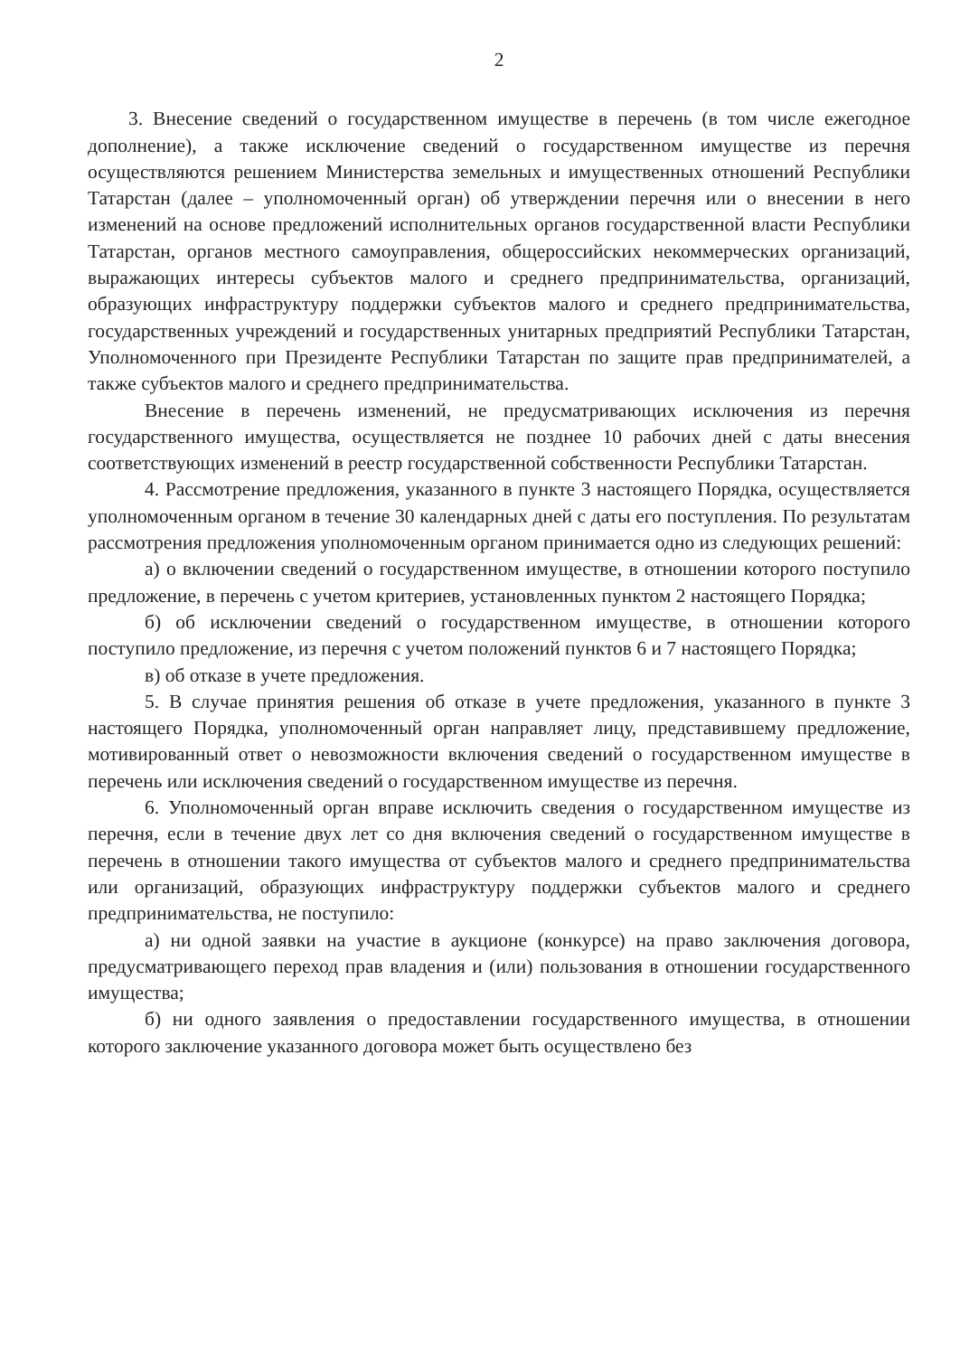2
3. Внесение сведений о государственном имуществе в перечень (в том числе ежегодное дополнение), а также исключение сведений о государственном имуществе из перечня осуществляются решением Министерства земельных и имущественных отношений Республики Татарстан (далее – уполномоченный орган) об утверждении перечня или о внесении в него изменений на основе предложений исполнительных органов государственной власти Республики Татарстан, органов местного самоуправления, общероссийских некоммерческих организаций, выражающих интересы субъектов малого и среднего предпринимательства, организаций, образующих инфраструктуру поддержки субъектов малого и среднего предпринимательства, государственных учреждений и государственных унитарных предприятий Республики Татарстан, Уполномоченного при Президенте Республики Татарстан по защите прав предпринимателей, а также субъектов малого и среднего предпринимательства.
Внесение в перечень изменений, не предусматривающих исключения из перечня государственного имущества, осуществляется не позднее 10 рабочих дней с даты внесения соответствующих изменений в реестр государственной собственности Республики Татарстан.
4. Рассмотрение предложения, указанного в пункте 3 настоящего Порядка, осуществляется уполномоченным органом в течение 30 календарных дней с даты его поступления. По результатам рассмотрения предложения уполномоченным органом принимается одно из следующих решений:
а) о включении сведений о государственном имуществе, в отношении которого поступило предложение, в перечень с учетом критериев, установленных пунктом 2 настоящего Порядка;
б) об исключении сведений о государственном имуществе, в отношении которого поступило предложение, из перечня с учетом положений пунктов 6 и 7 настоящего Порядка;
в) об отказе в учете предложения.
5. В случае принятия решения об отказе в учете предложения, указанного в пункте 3 настоящего Порядка, уполномоченный орган направляет лицу, представившему предложение, мотивированный ответ о невозможности включения сведений о государственном имуществе в перечень или исключения сведений о государственном имуществе из перечня.
6. Уполномоченный орган вправе исключить сведения о государственном имуществе из перечня, если в течение двух лет со дня включения сведений о государственном имуществе в перечень в отношении такого имущества от субъектов малого и среднего предпринимательства или организаций, образующих инфраструктуру поддержки субъектов малого и среднего предпринимательства, не поступило:
а) ни одной заявки на участие в аукционе (конкурсе) на право заключения договора, предусматривающего переход прав владения и (или) пользования в отношении государственного имущества;
б) ни одного заявления о предоставлении государственного имущества, в отношении которого заключение указанного договора может быть осуществлено без